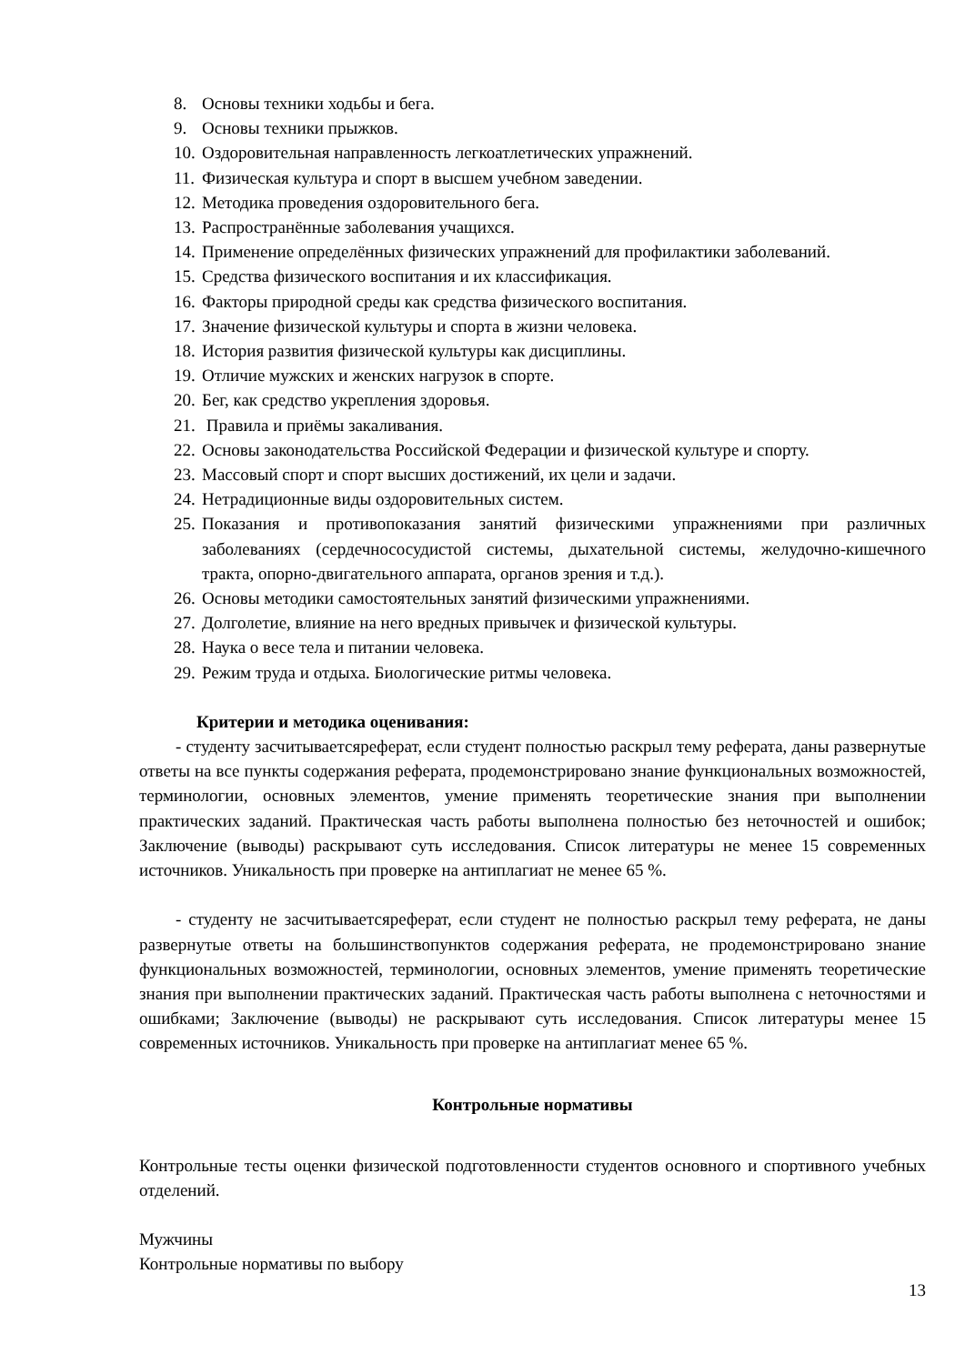8. Основы техники ходьбы и бега.
9. Основы техники прыжков.
10. Оздоровительная направленность легкоатлетических упражнений.
11. Физическая культура и спорт в высшем учебном заведении.
12. Методика проведения оздоровительного бега.
13. Распространённые заболевания учащихся.
14. Применение определённых физических упражнений для профилактики заболеваний.
15. Средства физического воспитания и их классификация.
16. Факторы природной среды как средства физического воспитания.
17. Значение физической культуры и спорта в жизни человека.
18. История развития физической культуры как дисциплины.
19. Отличие мужских и женских нагрузок в спорте.
20. Бег, как средство укрепления здоровья.
21. Правила и приёмы закаливания.
22. Основы законодательства Российской Федерации и физической культуре и спорту.
23. Массовый спорт и спорт высших достижений, их цели и задачи.
24. Нетрадиционные виды оздоровительных систем.
25. Показания и противопоказания занятий физическими упражнениями при различных заболеваниях (сердечнососудистой системы, дыхательной системы, желудочно-кишечного тракта, опорно-двигательного аппарата, органов зрения и т.д.).
26. Основы методики самостоятельных занятий физическими упражнениями.
27. Долголетие, влияние на него вредных привычек и физической культуры.
28. Наука о весе тела и питании человека.
29. Режим труда и отдыха. Биологические ритмы человека.
Критерии и методика оценивания:
- студенту засчитываетсяреферат, если студент полностью раскрыл тему реферата, даны развернутые ответы на все пункты содержания реферата, продемонстрировано знание функциональных возможностей, терминологии, основных элементов, умение применять теоретические знания при выполнении практических заданий. Практическая часть работы выполнена полностью без неточностей и ошибок; Заключение (выводы) раскрывают суть исследования. Список литературы не менее 15 современных источников. Уникальность при проверке на антиплагиат не менее 65 %.
- студенту не засчитываетсяреферат, если студент не полностью раскрыл тему реферата, не даны развернутые ответы на большинствопунктов содержания реферата, не продемонстрировано знание функциональных возможностей, терминологии, основных элементов, умение применять теоретические знания при выполнении практических заданий. Практическая часть работы выполнена с неточностями и ошибками; Заключение (выводы) не раскрывают суть исследования. Список литературы менее 15 современных источников. Уникальность при проверке на антиплагиат менее 65 %.
Контрольные нормативы
Контрольные тесты оценки физической подготовленности студентов основного и спортивного учебных отделений.
Мужчины
Контрольные нормативы по выбору
13